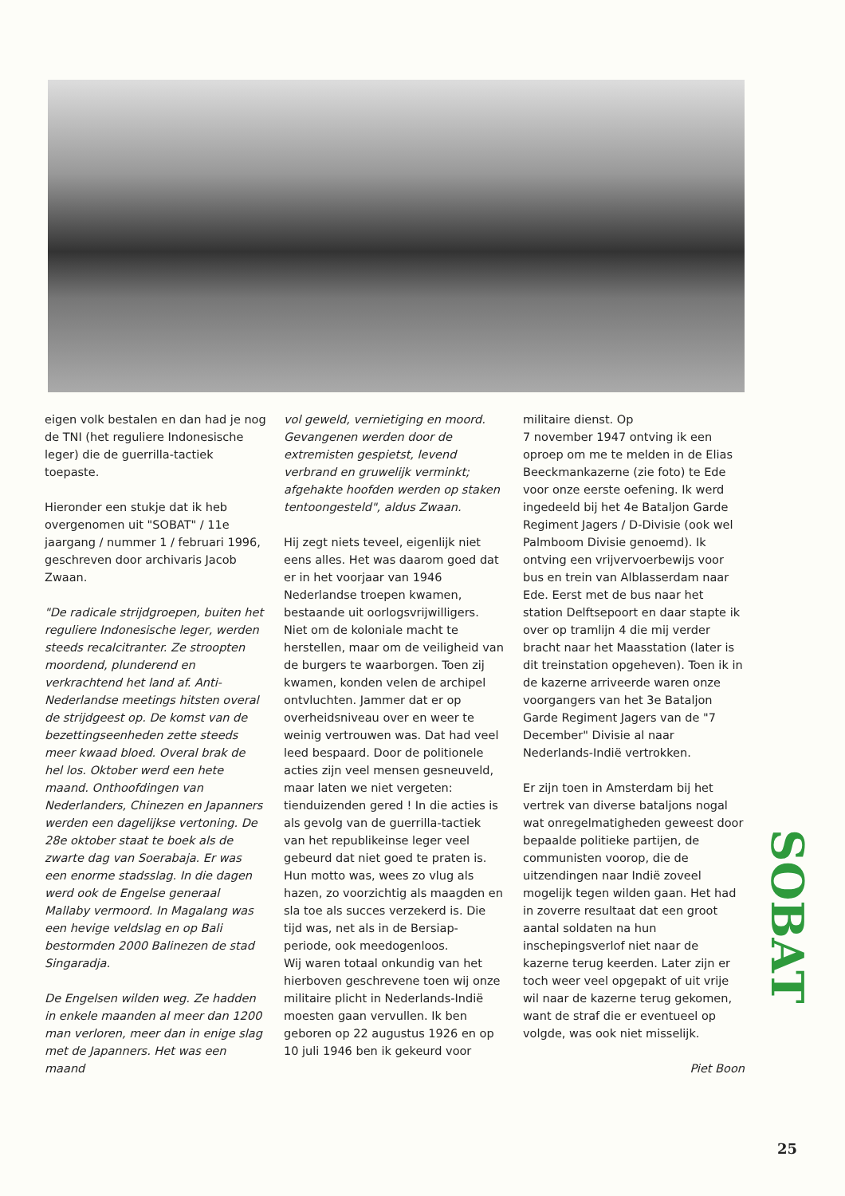eigen volk bestalen en dan had je nog de TNI (het reguliere Indonesische leger) die de guerrilla-tactiek toepaste.
Hieronder een stukje dat ik heb overgenomen uit "SOBAT" / 11e jaargang / nummer 1 / februari 1996, geschreven door archivaris Jacob Zwaan.
"De radicale strijdgroepen, buiten het reguliere Indonesische leger, werden steeds recalcitranter. Ze stroopten moordend, plunderend en verkrachtend het land af. Anti-Nederlandse meetings hitsten overal de strijdgeest op. De komst van de bezettingseenheden zette steeds meer kwaad bloed. Overal brak de hel los. Oktober werd een hete maand. Onthoofdingen van Nederlanders, Chinezen en Japanners werden een dagelijkse vertoning. De 28e oktober staat te boek als de zwarte dag van Soerabaja. Er was een enorme stadsslag. In die dagen werd ook de Engelse generaal Mallaby vermoord. In Magalang was een hevige veldslag en op Bali bestormden 2000 Balinezen de stad Singaradja.
De Engelsen wilden weg. Ze hadden in enkele maanden al meer dan 1200 man verloren, meer dan in enige slag met de Japanners. Het was een maand
vol geweld, vernietiging en moord. Gevangenen werden door de extremisten gespietst, levend verbrand en gruwelijk verminkt; afgehakte hoofden werden op staken tentoongesteld", aldus Zwaan.
Hij zegt niets teveel, eigenlijk niet eens alles. Het was daarom goed dat er in het voorjaar van 1946 Nederlandse troepen kwamen, bestaande uit oorlogsvrijwilligers. Niet om de koloniale macht te herstellen, maar om de veiligheid van de burgers te waarborgen. Toen zij kwamen, konden velen de archipel ontvluchten. Jammer dat er op overheidsniveau over en weer te weinig vertrouwen was. Dat had veel leed bespaard. Door de politionele acties zijn veel mensen gesneuveld, maar laten we niet vergeten: tienduizenden gered ! In die acties is als gevolg van de guerrilla-tactiek van het republikeinse leger veel gebeurd dat niet goed te praten is. Hun motto was, wees zo vlug als hazen, zo voorzichtig als maagden en sla toe als succes verzekerd is. Die tijd was, net als in de Bersiap-periode, ook meedogenloos.
Wij waren totaal onkundig van het hierboven geschrevene toen wij onze militaire plicht in Nederlands-Indië moesten gaan vervullen. Ik ben geboren op 22 augustus 1926 en op 10 juli 1946 ben ik gekeurd voor
militaire dienst. Op
7 november 1947 ontving ik een oproep om me te melden in de Elias Beeckmankazerne (zie foto) te Ede voor onze eerste oefening. Ik werd ingedeeld bij het 4e Bataljon Garde Regiment Jagers / D-Divisie (ook wel Palmboom Divisie genoemd). Ik ontving een vrijvervoerbewijs voor bus en trein van Alblasserdam naar Ede. Eerst met de bus naar het station Delftsepoort en daar stapte ik over op tramlijn 4 die mij verder bracht naar het Maasstation (later is dit treinstation opgeheven). Toen ik in de kazerne arriveerde waren onze voorgangers van het 3e Bataljon Garde Regiment Jagers van de "7 December" Divisie al naar Nederlands-Indië vertrokken.
Er zijn toen in Amsterdam bij het vertrek van diverse bataljons nogal wat onregelmatigheden geweest door bepaalde politieke partijen, de communisten voorop, die de uitzendingen naar Indië zoveel mogelijk tegen wilden gaan. Het had in zoverre resultaat dat een groot aantal soldaten na hun inschepingsverlof niet naar de kazerne terug keerden. Later zijn er toch weer veel opgepakt of uit vrije wil naar de kazerne terug gekomen, want de straf die er eventueel op volgde, was ook niet misselijk.
Piet Boon
SOBAT
25